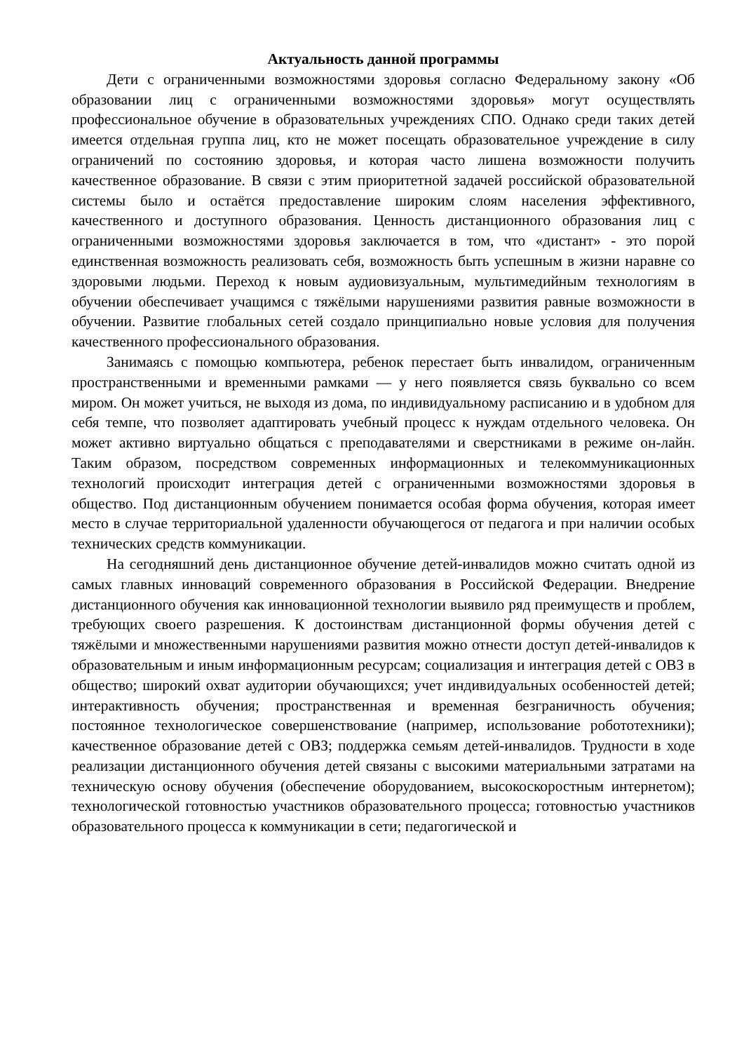Актуальность данной программы
Дети с ограниченными возможностями здоровья согласно Федеральному закону «Об образовании лиц с ограниченными возможностями здоровья» могут осуществлять профессиональное обучение в образовательных учреждениях СПО. Однако среди таких детей имеется отдельная группа лиц, кто не может посещать образовательное учреждение в силу ограничений по состоянию здоровья, и которая часто лишена возможности получить качественное образование. В связи с этим приоритетной задачей российской образовательной системы было и остаётся предоставление широким слоям населения эффективного, качественного и доступного образования. Ценность дистанционного образования лиц с ограниченными возможностями здоровья заключается в том, что «дистант» - это порой единственная возможность реализовать себя, возможность быть успешным в жизни наравне со здоровыми людьми. Переход к новым аудиовизуальным, мультимедийным технологиям в обучении обеспечивает учащимся с тяжёлыми нарушениями развития равные возможности в обучении. Развитие глобальных сетей создало принципиально новые условия для получения качественного профессионального образования.
Занимаясь с помощью компьютера, ребенок перестает быть инвалидом, ограниченным пространственными и временными рамками — у него появляется связь буквально со всем миром. Он может учиться, не выходя из дома, по индивидуальному расписанию и в удобном для себя темпе, что позволяет адаптировать учебный процесс к нуждам отдельного человека. Он может активно виртуально общаться с преподавателями и сверстниками в режиме он-лайн. Таким образом, посредством современных информационных и телекоммуникационных технологий происходит интеграция детей с ограниченными возможностями здоровья в общество. Под дистанционным обучением понимается особая форма обучения, которая имеет место в случае территориальной удаленности обучающегося от педагога и при наличии особых технических средств коммуникации.
На сегодняшний день дистанционное обучение детей-инвалидов можно считать одной из самых главных инноваций современного образования в Российской Федерации. Внедрение дистанционного обучения как инновационной технологии выявило ряд преимуществ и проблем, требующих своего разрешения. К достоинствам дистанционной формы обучения детей с тяжёлыми и множественными нарушениями развития можно отнести доступ детей-инвалидов к образовательным и иным информационным ресурсам; социализация и интеграция детей с ОВЗ в общество; широкий охват аудитории обучающихся; учет индивидуальных особенностей детей; интерактивность обучения; пространственная и временная безграничность обучения; постоянное технологическое совершенствование (например, использование робототехники); качественное образование детей с ОВЗ; поддержка семьям детей-инвалидов. Трудности в ходе реализации дистанционного обучения детей связаны с высокими материальными затратами на техническую основу обучения (обеспечение оборудованием, высокоскоростным интернетом); технологической готовностью участников образовательного процесса; готовностью участников образовательного процесса к коммуникации в сети; педагогической и